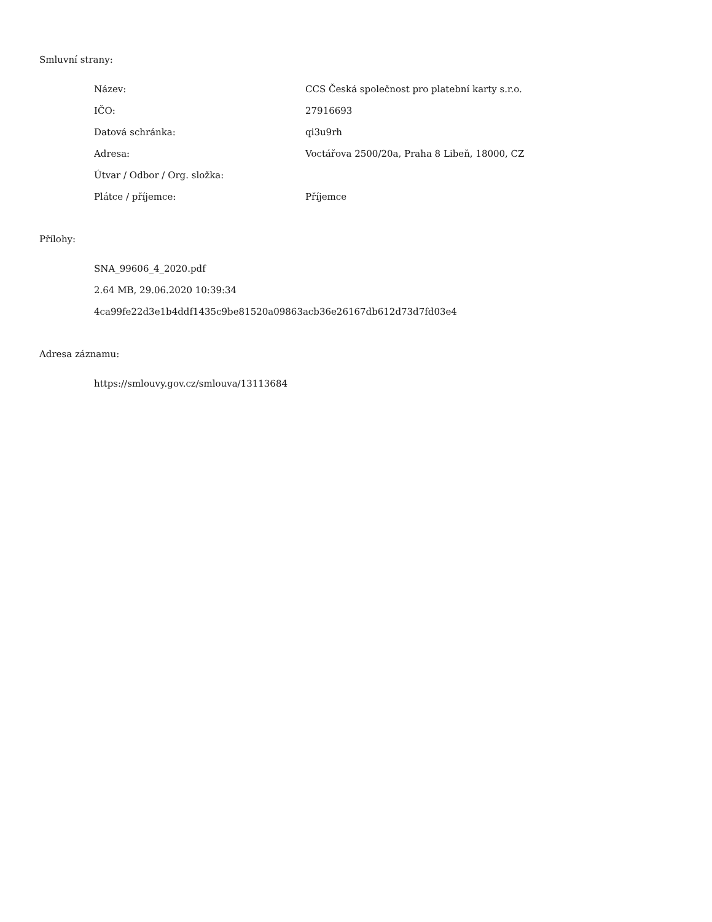Smluvní strany:
| Název: | CCS Česká společnost pro platební karty s.r.o. |
| IČO: | 27916693 |
| Datová schránka: | qi3u9rh |
| Adresa: | Voctářova 2500/20a, Praha 8 Libeň, 18000, CZ |
| Útvar / Odbor / Org. složka: | |
| Plátce / příjemce: | Příjemce |
Přílohy:
SNA_99606_4_2020.pdf
2.64 MB, 29.06.2020 10:39:34
4ca99fe22d3e1b4ddf1435c9be81520a09863acb36e26167db612d73d7fd03e4
Adresa záznamu:
https://smlouvy.gov.cz/smlouva/13113684